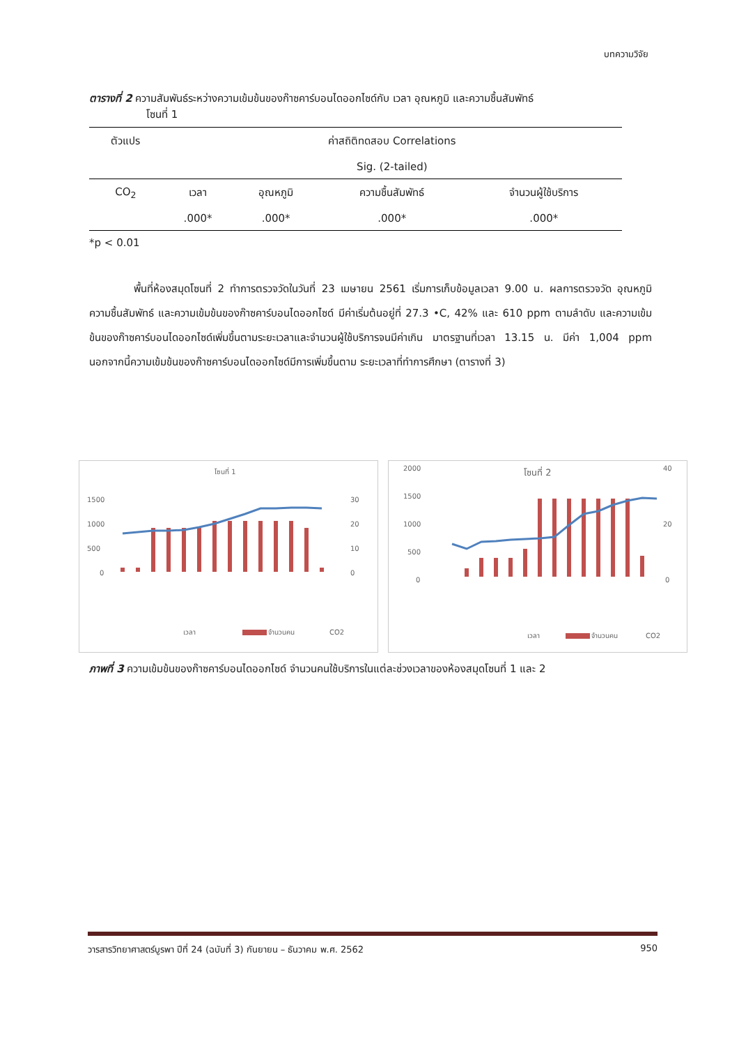บทความวิจัย
ตารางที่ 2 ความสัมพันธ์ระหว่างความเข้มข้นของก๊าซคาร์บอนไดออกไซด์กับ เวลา อุณหภูมิ และความชื้นสัมพัทธ์
โซนที่ 1
| ตัวแปร | ค่าสถิติทดสอบ Correlations | | | |
| --- | --- | --- | --- | --- |
| | Sig. (2-tailed) | | | |
| CO<sub>2</sub> | เวลา | อุณหภูมิ | ความชื้นสัมพัทธ์ | จำนวนผู้ใช้บริการ |
| | .000* | .000* | .000* | .000* |
*p < 0.01
พื้นที่ห้องสมุดโซนที่ 2 ทำการตรวจวัดในวันที่ 23 เมษายน 2561 เริ่มการเก็บข้อมูลเวลา 9.00 น. ผลการตรวจวัด อุณหภูมิ ความชื้นสัมพัทธ์ และความเข้มข้นของก๊าซคาร์บอนไดออกไซด์ มีค่าเริ่มต้นอยู่ที่ 27.3 •C, 42% และ 610 ppm ตามลำดับ และความเข้มข้นของก๊าซคาร์บอนไดออกไซด์เพิ่มขึ้นตามระยะเวลาและจำนวนผู้ใช้บริการจนมีค่าเกิน มาตรฐานที่เวลา 13.15 น. มีค่า 1,004 ppm นอกจากนี้ความเข้มข้นของก๊าซคาร์บอนไดออกไซด์มีการเพิ่มขึ้นตาม ระยะเวลาที่ทำการศึกษา (ตารางที่ 3)
โซนที่ 1
1500
1000
500
0
30
20
10
0
เวลา
จำนวนคน
CO2
โซนที่ 2
2000
1500
1000
500
0
40
20
0
เวลา
จำนวนคน
CO2
ภาพที่ 3 ความเข้มข้นของก๊าซคาร์บอนไดออกไซด์ จำนวนคนใช้บริการในแต่ละช่วงเวลาของห้องสมุดโซนที่ 1 และ 2
วารสารวิทยาศาสตร์บูรพา ปีที่ 24 (ฉบับที่ 3) กันยายน – ธันวาคม พ.ศ. 2562 950